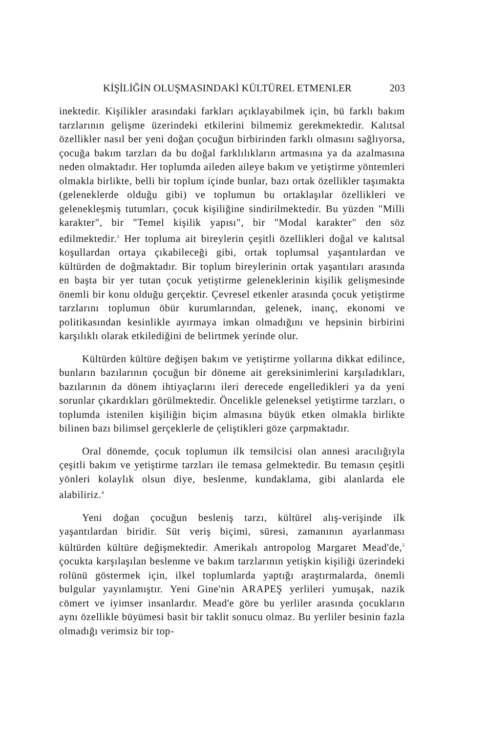KİŞİLİĞİN OLUŞMASINDAKİ KÜLTÜREL ETMENLER 203
inektedir. Kişilikler arasındaki farkları açıklayabilmek için, bü farklı bakım tarzlarının gelişme üzerindeki etkilerini bilmemiz gerekmektedir. Kalıtsal özellikler nasıl ber yeni doğan çocuğun birbirinden farklı olmasını sağlıyorsa, çocuğa bakım tarzları da bu doğal farklılıkların artmasına ya da azalmasına neden olmaktadır. Her toplumda aileden aileye bakım ve yetiştirme yöntemleri olmakla birlikte, belli bir toplum içinde bunlar, bazı ortak özellikler taşımakta (geleneklerde olduğu gibi) ve toplumun bu ortaklaşılar özellikleri ve gelenekleşmiş tutumları, çocuk kişiliğine sindirilmektedir. Bu yüzden "Milli karakter", bir "Temel kişilik yapısı", bir "Modal karakter" den söz edilmektedir.<sup>3</sup> Her topluma ait bireylerin çeşitli özellikleri doğal ve kalıtsal koşullardan ortaya çıkabileceği gibi, ortak toplumsal yaşantılardan ve kültürden de doğmaktadır. Bir toplum bireylerinin ortak yaşantıları arasında en başta bir yer tutan çocuk yetiştirme geleneklerinin kişilik gelişmesinde önemli bir konu olduğu gerçektir. Çevresel etkenler arasında çocuk yetiştirme tarzlarını toplumun öbür kurumlarından, gelenek, inanç, ekonomi ve politikasından kesinlikle ayırmaya imkan olmadığını ve hepsinin birbirini karşılıklı olarak etkilediğini de belirtmek yerinde olur.
Kültürden kültüre değişen bakım ve yetiştirme yollarına dikkat edilince, bunların bazılarının çocuğun bir döneme ait gereksinimlerini karşıladıkları, bazılarının da dönem ihtiyaçlarını ileri derecede engelledikleri ya da yeni sorunlar çıkardıkları görülmektedir. Öncelikle geleneksel yetiştirme tarzları, o toplumda istenilen kişiliğin biçim almasına büyük etken olmakla birlikte bilinen bazı bilimsel gerçeklerle de çeliştikleri göze çarpmaktadır.
Oral dönemde, çocuk toplumun ilk temsilcisi olan annesi aracılığıyla çeşitli bakım ve yetiştirme tarzları ile temasa gelmektedir. Bu temasın çeşitli yönleri kolaylık olsun diye, beslenme, kundaklama, gibi alanlarda ele alabiliriz.<sup>4</sup>
Yeni doğan çocuğun besleniş tarzı, kültürel alış-verişinde ilk yaşantılardan biridir. Süt veriş biçimi, süresi, zamanının ayarlanması kültürden kültüre değişmektedir. Amerikalı antropolog Margaret Mead'de,<sup>5</sup> çocukta karşılaşılan beslenme ve bakım tarzlarının yetişkin kişiliği üzerindeki rolünü göstermek için, ilkel toplumlarda yaptığı araştırmalarda, önemli bulgular yayınlamıştır. Yeni Gine'nin ARAPEŞ yerlileri yumuşak, nazik cömert ve iyimser insanlardır. Mead'e göre bu yerliler arasında çocukların aynı özellikle büyümesi basit bir taklit sonucu olmaz. Bu yerliler besinin fazla olmadığı verimsiz bir top-